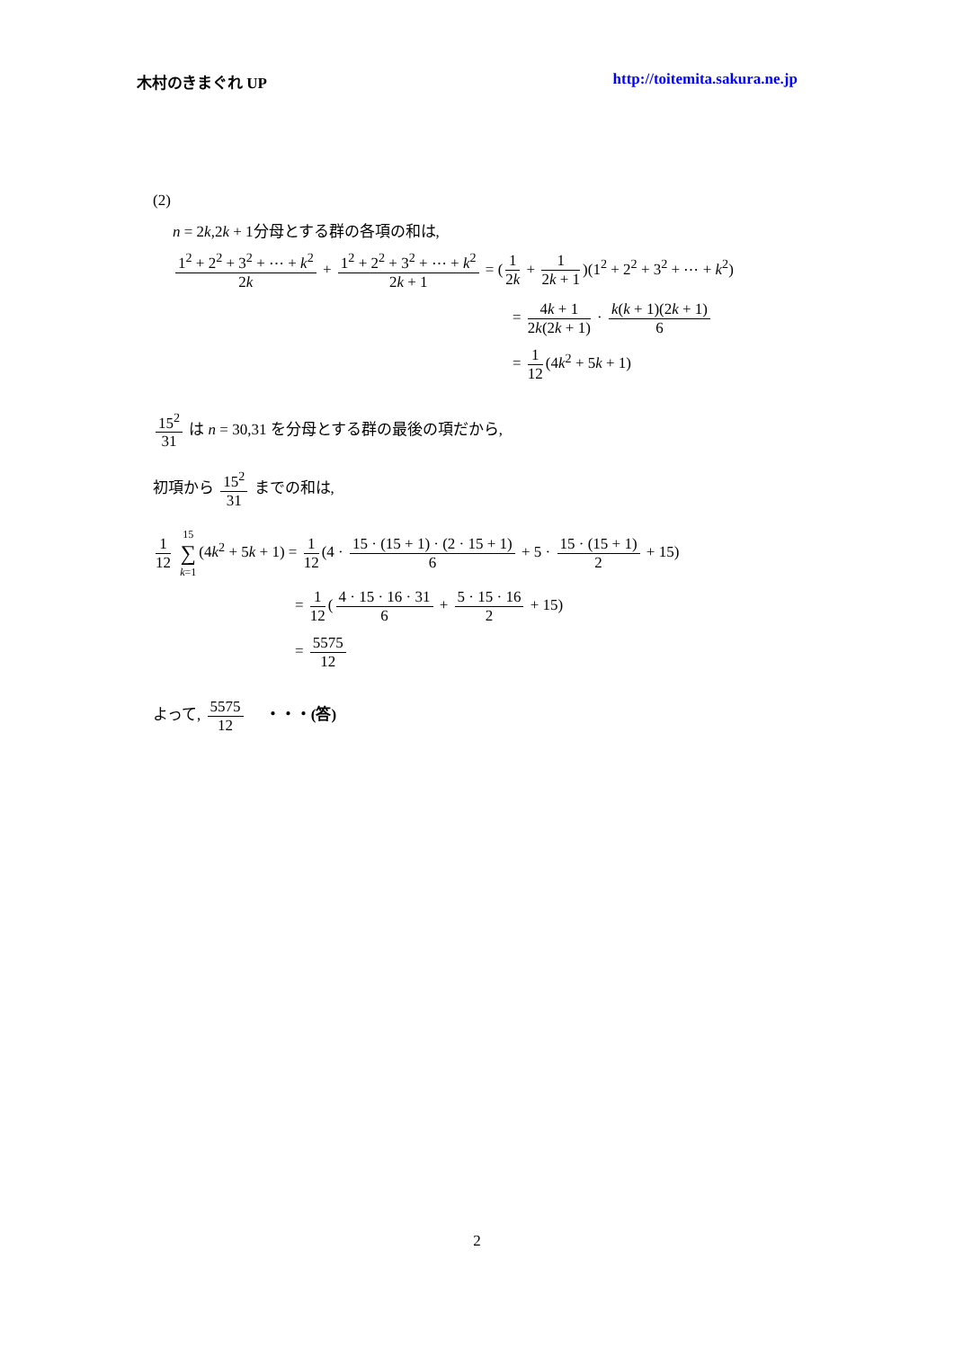木村のきまぐれ UP http://toitemita.sakura.ne.jp
(2)
n = 2k,2k + 1分母とする群の各項の和は,
1<sup>2</sup> + 2<sup>2</sup> + 3<sup>2</sup> + ⋯ + k<sup>2</sup> 2k + 1<sup>2</sup> + 2<sup>2</sup> + 3<sup>2</sup> + ⋯ + k<sup>2</sup> 2k + 1 = (1 2k + 1 2k + 1)(1<sup>2</sup> + 2<sup>2</sup> + 3<sup>2</sup> + ⋯ + k<sup>2</sup>)
= 4k + 1 2k(2k + 1) · k(k + 1)(2k + 1) 6
= 1 12 (4k<sup>2</sup> + 5k + 1)
15<sup>2</sup> 31 は n = 30,31 を分母とする群の最後の項だから,
初項から 15<sup>2</sup> 31 までの和は,
1 12 15 ∑ k=1 (4k<sup>2</sup> + 5k + 1) = 1 12 (4 · 15 · (15 + 1) · (2 · 15 + 1) 6 + 5 · 15 · (15 + 1) 2 + 15)
= 1 12 (4 · 15 · 16 · 31 6 + 5 · 15 · 16 2 + 15)
= 5575 12
よって, 5575 12 ・・・(答)
2